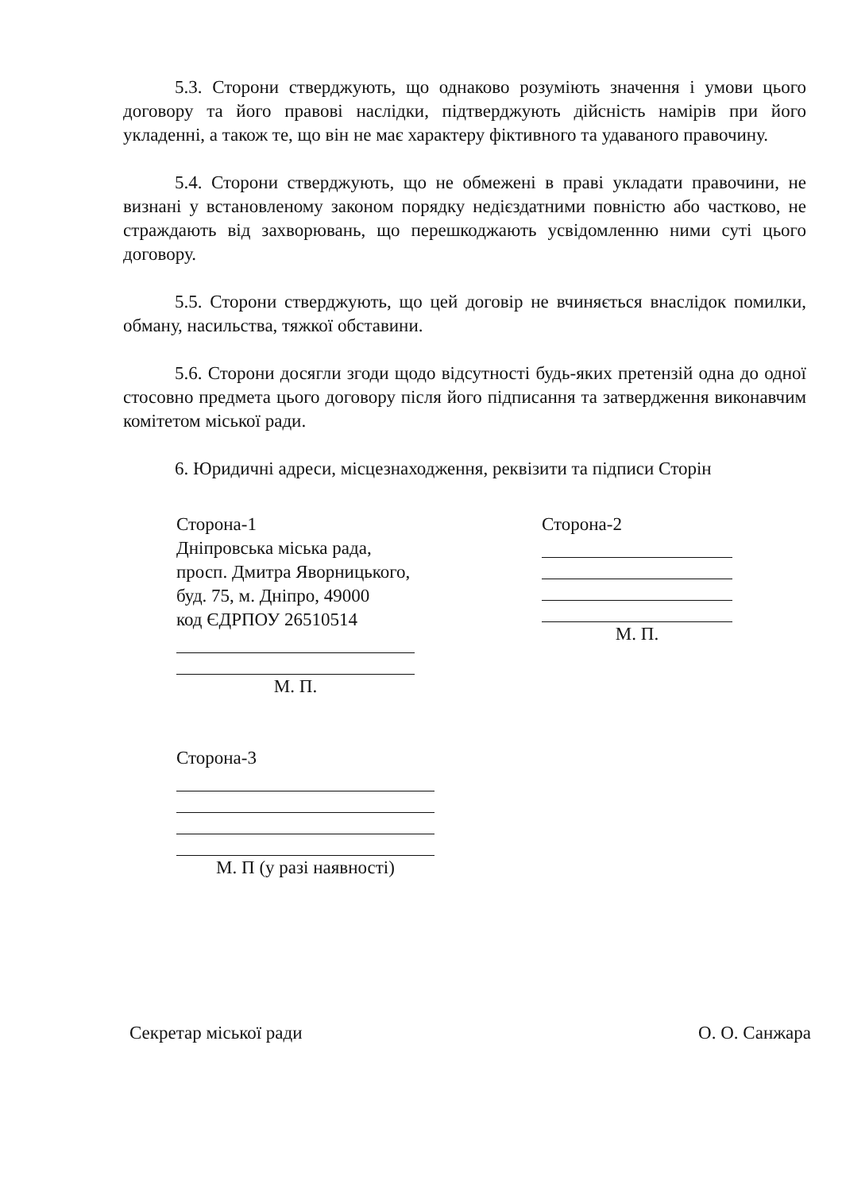5.3. Сторони стверджують, що однаково розуміють значення і умови цього договору та його правові наслідки, підтверджують дійсність намірів при його укладенні, а також те, що він не має характеру фіктивного та удаваного правочину.
5.4. Сторони стверджують, що не обмежені в праві укладати правочини, не визнані у встановленому законом порядку недієздатними повністю або частково, не страждають від захворювань, що перешкоджають усвідомленню ними суті цього договору.
5.5. Сторони стверджують, що цей договір не вчиняється внаслідок помилки, обману, насильства, тяжкої обставини.
5.6. Сторони досягли згоди щодо відсутності будь-яких претензій одна до одної стосовно предмета цього договору після його підписання та затвердження виконавчим комітетом міської ради.
6. Юридичні адреси, місцезнаходження, реквізити та підписи Сторін
Сторона-1
Дніпровська міська рада,
просп. Дмитра Яворницького,
буд. 75, м. Дніпро, 49000
код ЄДРПОУ 26510514
М. П.
Сторона-2
М. П.
Сторона-3
М. П (у разі наявності)
Секретар міської ради О. О. Санжара